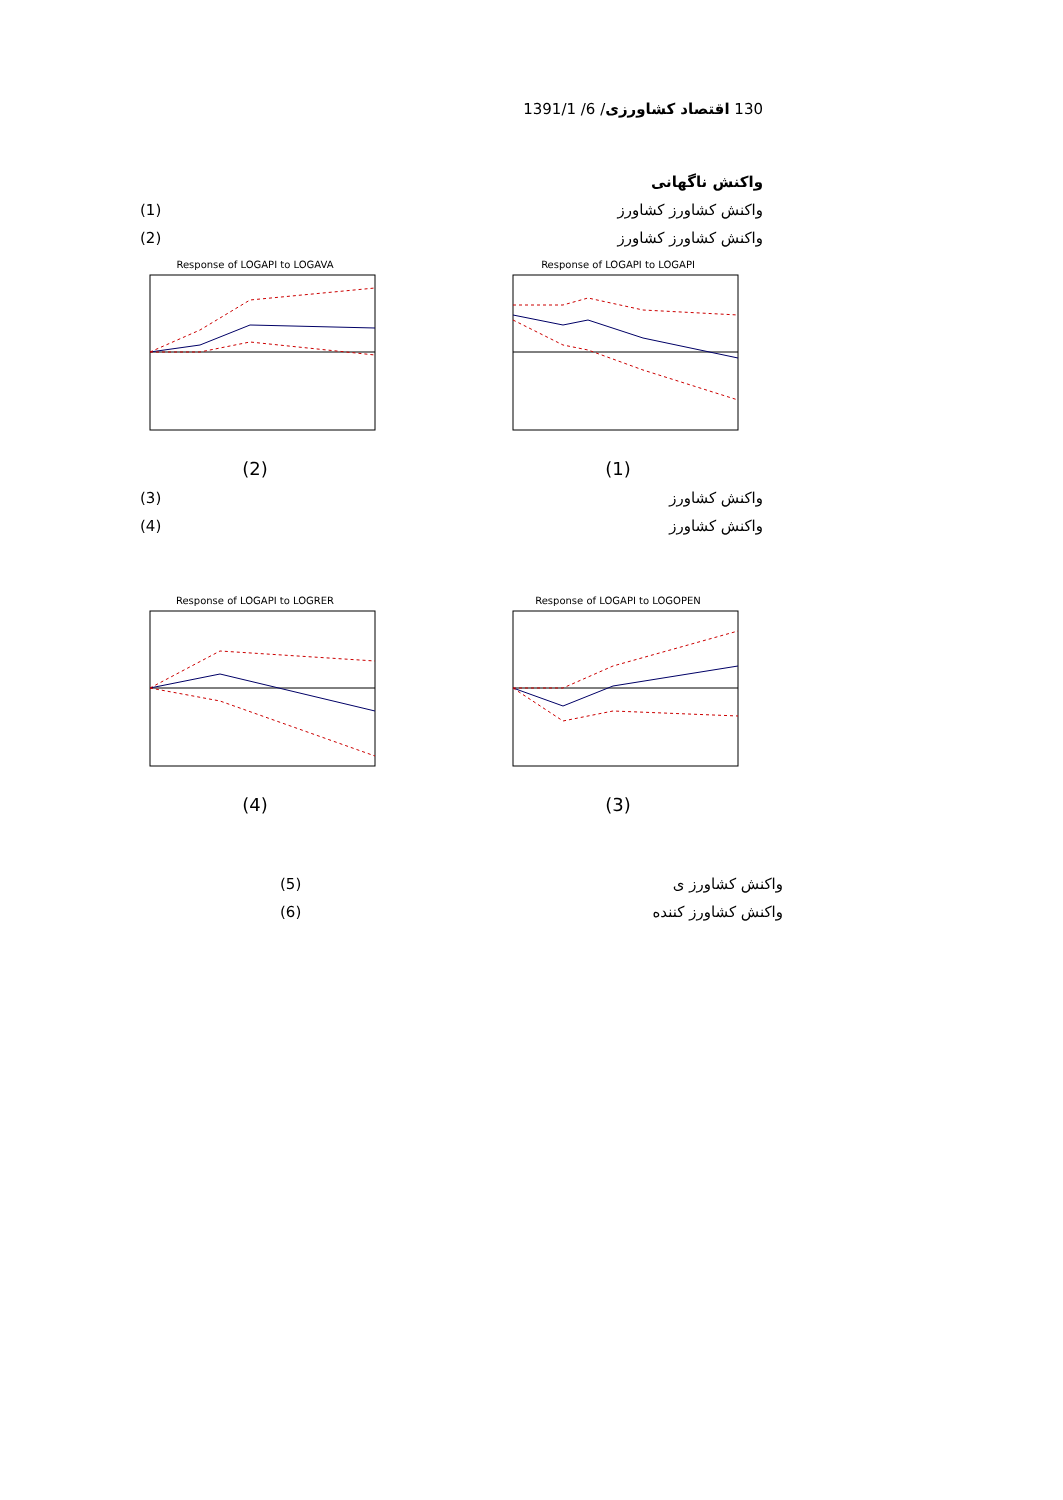130 اقتصاد کشاورزی/ 6/ 1391/1
واکنش ناگهانی
واکنش کشاورز کشاورز (1)
واکنش کشاورز کشاورز (2)
Response of LOGAPI to LOGAPI
(1)
Response of LOGAPI to LOGAVA
(2)
واکنش کشاورز (3)
واکنش کشاورز (4)
Response of LOGAPI to LOGOPEN
(3)
Response of LOGAPI to LOGRER
(4)
واکنش کشاورز ی (5)
واکنش کشاورز کننده (6)